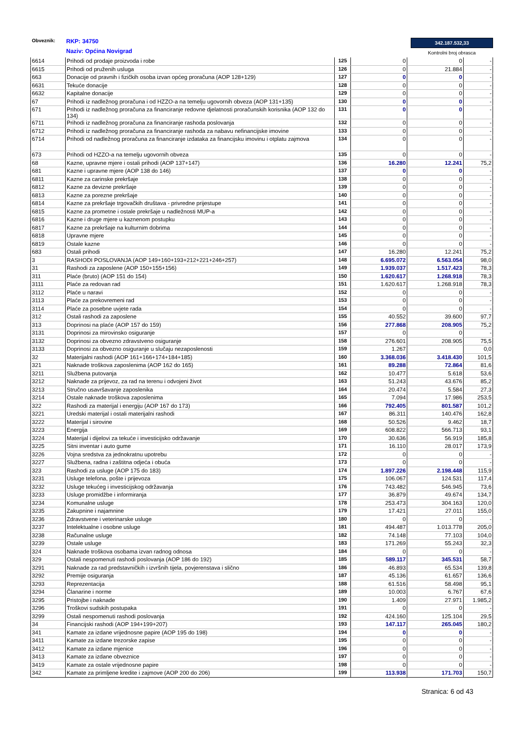Obveznik:
RKP: 34750
Naziv: Općina Novigrad
342.187.532,33
Kontrolni broj obrasca
| 6614 | Prihodi od prodaje proizvoda i robe | 125 | 0 | 0 | - |
| 6615 | Prihodi od pruženih usluga | 126 | 0 | 21.884 | - |
| 663 | Donacije od pravnih i fizičkih osoba izvan općeg proračuna (AOP 128+129) | 127 | 0 | 0 | - |
| 6631 | Tekuće donacije | 128 | 0 | 0 | - |
| 6632 | Kapitalne donacije | 129 | 0 | 0 | - |
| 67 | Prihodi iz nadležnog proračuna i od HZZO-a na temelju ugovornih obveza (AOP 131+135) | 130 | 0 | 0 | - |
| 671 | Prihodi iz nadležnog proračuna za financiranje redovne djelatnosti proračunskih korisnika (AOP 132 do 134) | 131 | 0 | 0 | - |
| 6711 | Prihodi iz nadležnog proračuna za financiranje rashoda poslovanja | 132 | 0 | 0 | - |
| 6712 | Prihodi iz nadležnog proračuna za financiranje rashoda za nabavu nefinancijske imovine | 133 | 0 | 0 | - |
| 6714 | Prihodi od nadležnog proračuna za financiranje izdataka za financijsku imovinu i otplatu zajmova | 134 | 0 | 0 | - |
| 673 | Prihodi od HZZO-a na temelju ugovornih obveza | 135 | 0 | 0 | - |
| 68 | Kazne, upravne mjere i ostali prihodi (AOP 137+147) | 136 | 16.280 | 12.241 | 75,2 |
| 681 | Kazne i upravne mjere (AOP 138 do 146) | 137 | 0 | 0 | - |
| 6811 | Kazne za carinske prekršaje | 138 | 0 | 0 | - |
| 6812 | Kazne za devizne prekršaje | 139 | 0 | 0 | - |
| 6813 | Kazne za porezne prekršaje | 140 | 0 | 0 | - |
| 6814 | Kazne za prekršaje trgovačkih društava - privredne prijestupe | 141 | 0 | 0 | - |
| 6815 | Kazne za prometne i ostale prekršaje u nadležnosti MUP-a | 142 | 0 | 0 | - |
| 6816 | Kazne i druge mjere u kaznenom postupku | 143 | 0 | 0 | - |
| 6817 | Kazne za prekršaje na kulturnim dobrima | 144 | 0 | 0 | - |
| 6818 | Upravne mjere | 145 | 0 | 0 | - |
| 6819 | Ostale kazne | 146 | 0 | 0 | - |
| 683 | Ostali prihodi | 147 | 16.280 | 12.241 | 75,2 |
| 3 | RASHODI POSLOVANJA (AOP 149+160+193+212+221+246+257) | 148 | 6.695.072 | 6.563.054 | 98,0 |
| 31 | Rashodi za zaposlene (AOP 150+155+156) | 149 | 1.939.037 | 1.517.423 | 78,3 |
| 311 | Plaće (bruto) (AOP 151 do 154) | 150 | 1.620.617 | 1.268.918 | 78,3 |
| 3111 | Plaće za redovan rad | 151 | 1.620.617 | 1.268.918 | 78,3 |
| 3112 | Plaće u naravi | 152 | 0 | 0 | - |
| 3113 | Plaće za prekovremeni rad | 153 | 0 | 0 | - |
| 3114 | Plaće za posebne uvjete rada | 154 | 0 | 0 | - |
| 312 | Ostali rashodi za zaposlene | 155 | 40.552 | 39.600 | 97,7 |
| 313 | Doprinosi na plaće (AOP 157 do 159) | 156 | 277.868 | 208.905 | 75,2 |
| 3131 | Doprinosi za mirovinsko osiguranje | 157 | 0 | 0 | - |
| 3132 | Doprinosi za obvezno zdravstveno osiguranje | 158 | 276.601 | 208.905 | 75,5 |
| 3133 | Doprinosi za obvezno osiguranje u slučaju nezaposlenosti | 159 | 1.267 | | 0,0 |
| 32 | Materijalni rashodi (AOP 161+166+174+184+185) | 160 | 3.368.036 | 3.418.430 | 101,5 |
| 321 | Naknade troškova zaposlenima (AOP 162 do 165) | 161 | 89.288 | 72.864 | 81,6 |
| 3211 | Službena putovanja | 162 | 10.477 | 5.618 | 53,6 |
| 3212 | Naknade za prijevoz, za rad na terenu i odvojeni život | 163 | 51.243 | 43.676 | 85,2 |
| 3213 | Stručno usavršavanje zaposlenika | 164 | 20.474 | 5.584 | 27,3 |
| 3214 | Ostale naknade troškova zaposlenima | 165 | 7.094 | 17.986 | 253,5 |
| 322 | Rashodi za materijal i energiju (AOP 167 do 173) | 166 | 792.405 | 801.587 | 101,2 |
| 3221 | Uredski materijal i ostali materijalni rashodi | 167 | 86.311 | 140.476 | 162,8 |
| 3222 | Materijal i sirovine | 168 | 50.526 | 9.462 | 18,7 |
| 3223 | Energija | 169 | 608.822 | 566.713 | 93,1 |
| 3224 | Materijal i dijelovi za tekuće i investicijsko održavanje | 170 | 30.636 | 56.919 | 185,8 |
| 3225 | Sitni inventar i auto gume | 171 | 16.110 | 28.017 | 173,9 |
| 3226 | Vojna sredstva za jednokratnu upotrebu | 172 | 0 | 0 | - |
| 3227 | Službena, radna i zaštitna odjeća i obuća | 173 | 0 | 0 | - |
| 323 | Rashodi za usluge (AOP 175 do 183) | 174 | 1.897.226 | 2.198.448 | 115,9 |
| 3231 | Usluge telefona, pošte i prijevoza | 175 | 106.067 | 124.531 | 117,4 |
| 3232 | Usluge tekućeg i investicijskog održavanja | 176 | 743.482 | 546.945 | 73,6 |
| 3233 | Usluge promidžbe i informiranja | 177 | 36.879 | 49.674 | 134,7 |
| 3234 | Komunalne usluge | 178 | 253.473 | 304.163 | 120,0 |
| 3235 | Zakupnine i najamnine | 179 | 17.421 | 27.011 | 155,0 |
| 3236 | Zdravstvene i veterinarske usluge | 180 | 0 | 0 | - |
| 3237 | Intelektualne i osobne usluge | 181 | 494.487 | 1.013.778 | 205,0 |
| 3238 | Računalne usluge | 182 | 74.148 | 77.103 | 104,0 |
| 3239 | Ostale usluge | 183 | 171.269 | 55.243 | 32,3 |
| 324 | Naknade troškova osobama izvan radnog odnosa | 184 | 0 | 0 | - |
| 329 | Ostali nespomenuti rashodi poslovanja (AOP 186 do 192) | 185 | 589.117 | 345.531 | 58,7 |
| 3291 | Naknade za rad predstavničkih i izvršnih tijela, povjerenstava i slično | 186 | 46.893 | 65.534 | 139,8 |
| 3292 | Premije osiguranja | 187 | 45.136 | 61.657 | 136,6 |
| 3293 | Reprezentacija | 188 | 61.516 | 58.498 | 95,1 |
| 3294 | Članarine i norme | 189 | 10.003 | 6.767 | 67,6 |
| 3295 | Pristojbe i naknade | 190 | 1.409 | 27.971 | 1.985,2 |
| 3296 | Troškovi sudskih postupaka | 191 | 0 | 0 | - |
| 3299 | Ostali nespomenuti rashodi poslovanja | 192 | 424.160 | 125.104 | 29,5 |
| 34 | Financijski rashodi (AOP 194+199+207) | 193 | 147.117 | 265.045 | 180,2 |
| 341 | Kamate za izdane vrijednosne papire (AOP 195 do 198) | 194 | 0 | 0 | - |
| 3411 | Kamate za izdane trezorske zapise | 195 | 0 | 0 | - |
| 3412 | Kamate za izdane mjenice | 196 | 0 | 0 | - |
| 3413 | Kamate za izdane obveznice | 197 | 0 | 0 | - |
| 3419 | Kamate za ostale vrijednosne papire | 198 | 0 | 0 | - |
| 342 | Kamate za primljene kredite i zajmove (AOP 200 do 206) | 199 | 113.938 | 171.703 | 150,7 |
Stranica: 6 od 43